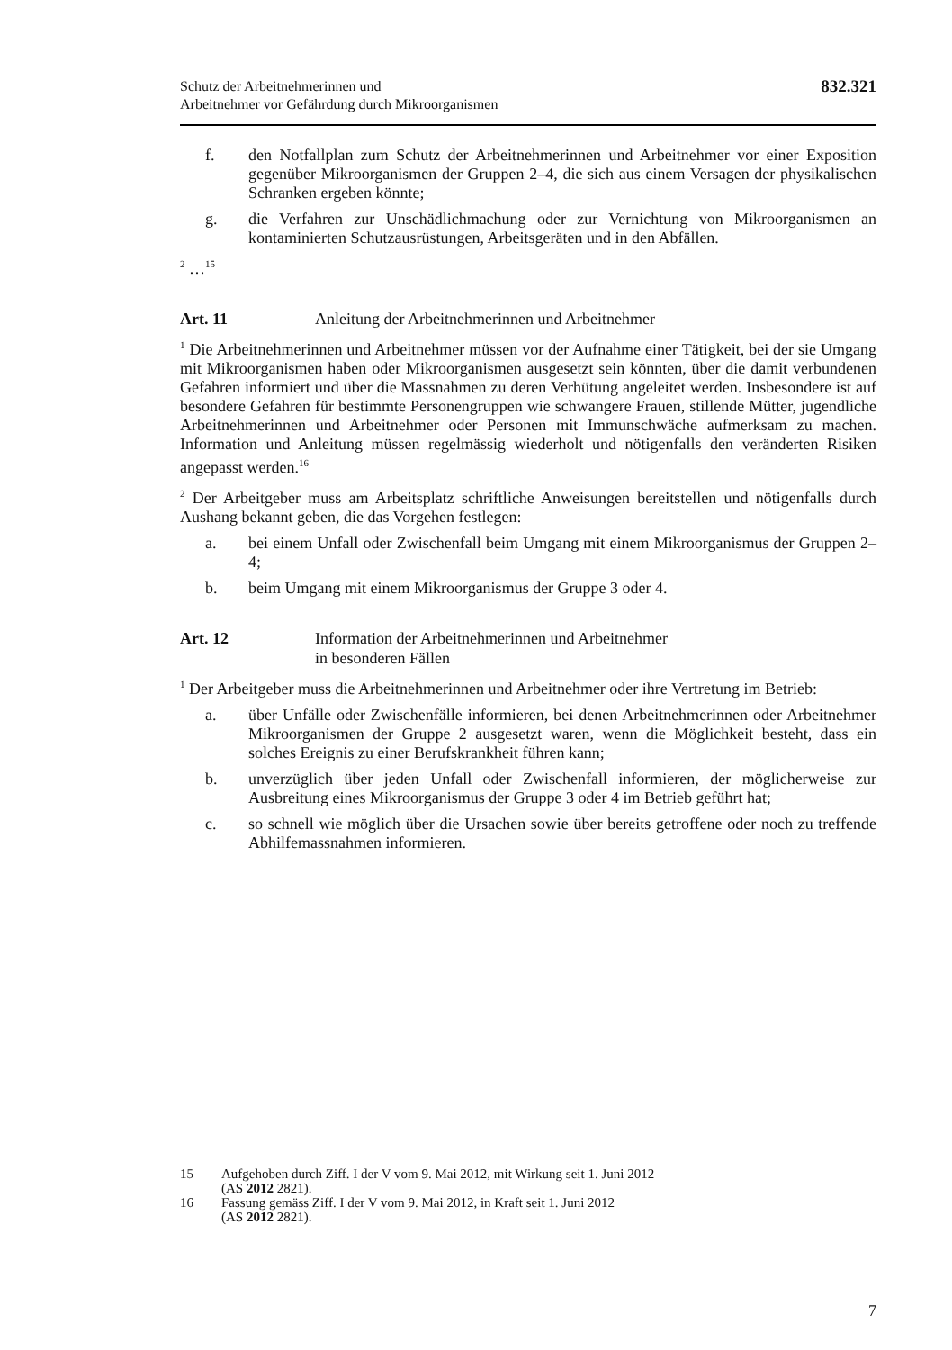Schutz der Arbeitnehmerinnen und
Arbeitnehmer vor Gefährdung durch Mikroorganismen
832.321
f. den Notfallplan zum Schutz der Arbeitnehmerinnen und Arbeitnehmer vor einer Exposition gegenüber Mikroorganismen der Gruppen 2–4, die sich aus einem Versagen der physikalischen Schranken ergeben könnte;
g. die Verfahren zur Unschädlichmachung oder zur Vernichtung von Mikroorganismen an kontaminierten Schutzausrüstungen, Arbeitsgeräten und in den Abfällen.
<sup>2</sup> …<sup>15</sup>
Art. 11 Anleitung der Arbeitnehmerinnen und Arbeitnehmer
<sup>1</sup> Die Arbeitnehmerinnen und Arbeitnehmer müssen vor der Aufnahme einer Tätigkeit, bei der sie Umgang mit Mikroorganismen haben oder Mikroorganismen ausgesetzt sein könnten, über die damit verbundenen Gefahren informiert und über die Massnahmen zu deren Verhütung angeleitet werden. Insbesondere ist auf besondere Gefahren für bestimmte Personengruppen wie schwangere Frauen, stillende Mütter, jugendliche Arbeitnehmerinnen und Arbeitnehmer oder Personen mit Immunschwäche aufmerksam zu machen. Information und Anleitung müssen regelmässig wiederholt und nötigenfalls den veränderten Risiken angepasst werden.<sup>16</sup>
<sup>2</sup> Der Arbeitgeber muss am Arbeitsplatz schriftliche Anweisungen bereitstellen und nötigenfalls durch Aushang bekannt geben, die das Vorgehen festlegen:
a. bei einem Unfall oder Zwischenfall beim Umgang mit einem Mikroorganismus der Gruppen 2–4;
b. beim Umgang mit einem Mikroorganismus der Gruppe 3 oder 4.
Art. 12 Information der Arbeitnehmerinnen und Arbeitnehmer
in besonderen Fällen
<sup>1</sup> Der Arbeitgeber muss die Arbeitnehmerinnen und Arbeitnehmer oder ihre Vertretung im Betrieb:
a. über Unfälle oder Zwischenfälle informieren, bei denen Arbeitnehmerinnen oder Arbeitnehmer Mikroorganismen der Gruppe 2 ausgesetzt waren, wenn die Möglichkeit besteht, dass ein solches Ereignis zu einer Berufskrankheit führen kann;
b. unverzüglich über jeden Unfall oder Zwischenfall informieren, der möglicherweise zur Ausbreitung eines Mikroorganismus der Gruppe 3 oder 4 im Betrieb geführt hat;
c. so schnell wie möglich über die Ursachen sowie über bereits getroffene oder noch zu treffende Abhilfemassnahmen informieren.
15 Aufgehoben durch Ziff. I der V vom 9. Mai 2012, mit Wirkung seit 1. Juni 2012
(AS 2012 2821).
16 Fassung gemäss Ziff. I der V vom 9. Mai 2012, in Kraft seit 1. Juni 2012
(AS 2012 2821).
7